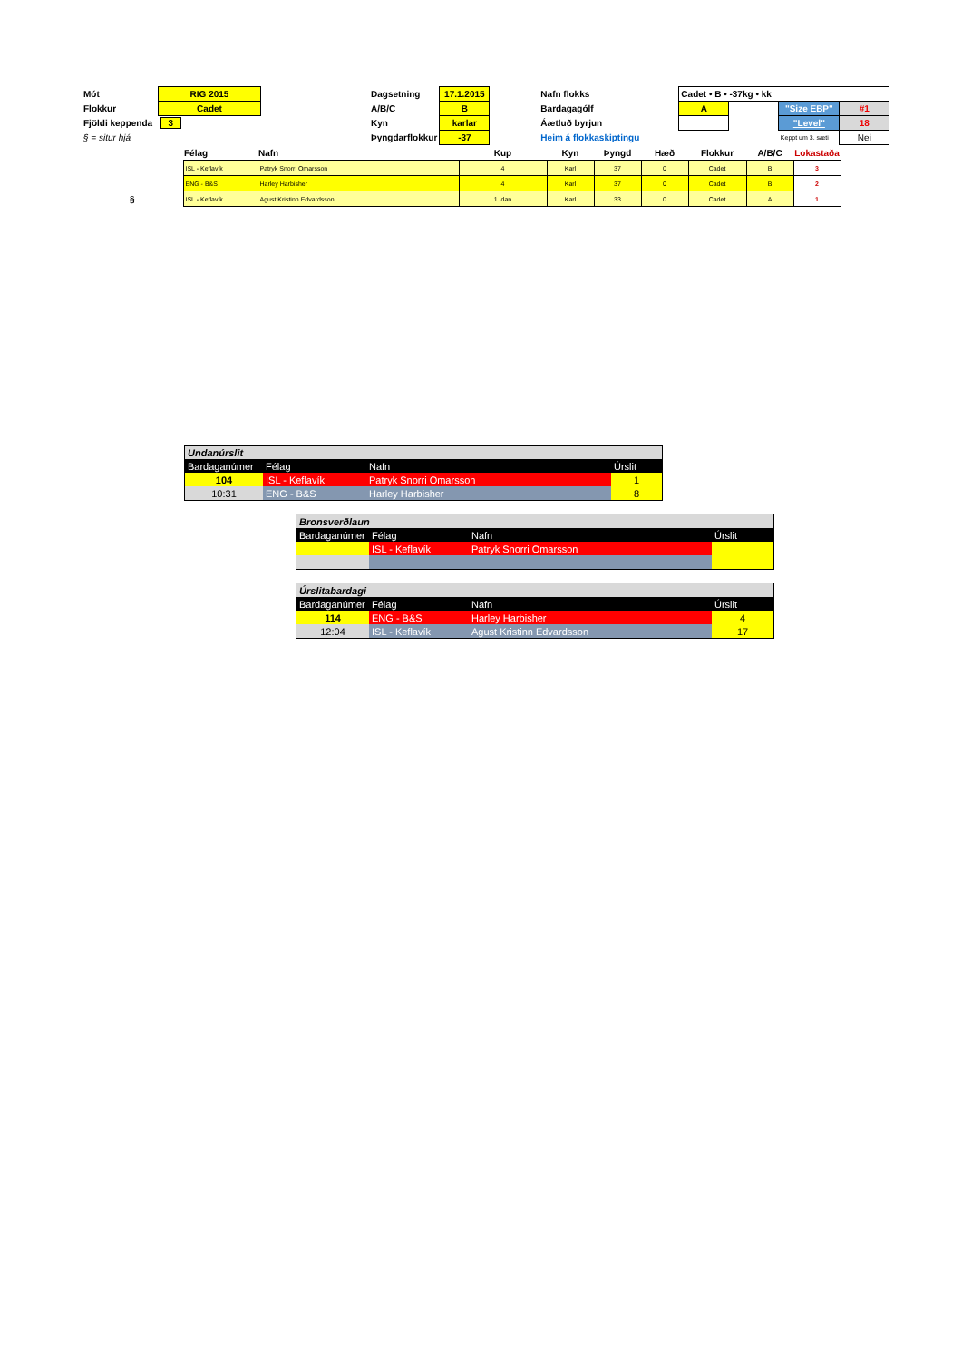| Mót | RIG 2015 | | Dagsetning | 17.1.2015 | | Nafn flokks | Cadet • B • -37kg • kk | | | |
| Flokkur | Cadet | | A/B/C | B | | Bardagagólf | A | | "Size EBP" | #1 |
| Fjöldi keppenda | 3 | | Kyn | karlar | | Áætluð byrjun | | | "Level" | 18 |
| § = situr hjá | | | Þyngdarflokkur | -37 | | Heim á flokkaskiptingu | | | Keppt um 3. sæti | Nei |
| | Félag | Nafn | Kup | Kyn | Þyngd | Hæð | Flokkur | A/B/C | Lokastaða |
| --- | --- | --- | --- | --- | --- | --- | --- | --- | --- |
| | ISL - Keflavík | Patryk Snorri Omarsson | 4 | Karl | 37 | 0 | Cadet | B | 3 |
| | ENG - B&S | Harley Harbisher | 4 | Karl | 37 | 0 | Cadet | B | 2 |
| § | ISL - Keflavík | Agust Kristinn Edvardsson | 1. dan | Karl | 33 | 0 | Cadet | A | 1 |
| Undanúrslit | | | |
| Bardaganúmer | Félag | Nafn | Úrslit |
| 104 | ISL - Keflavík | Patryk Snorri Omarsson | 1 |
| 10:31 | ENG - B&S | Harley Harbisher | 8 |
| Bronsverðlaun | | | |
| Bardaganúmer | Félag | Nafn | Úrslit |
| | ISL - Keflavík | Patryk Snorri Omarsson | |
| Úrslitabardagi | | | |
| Bardaganúmer | Félag | Nafn | Úrslit |
| 114 | ENG - B&S | Harley Harbisher | 4 |
| 12:04 | ISL - Keflavík | Agust Kristinn Edvardsson | 17 |